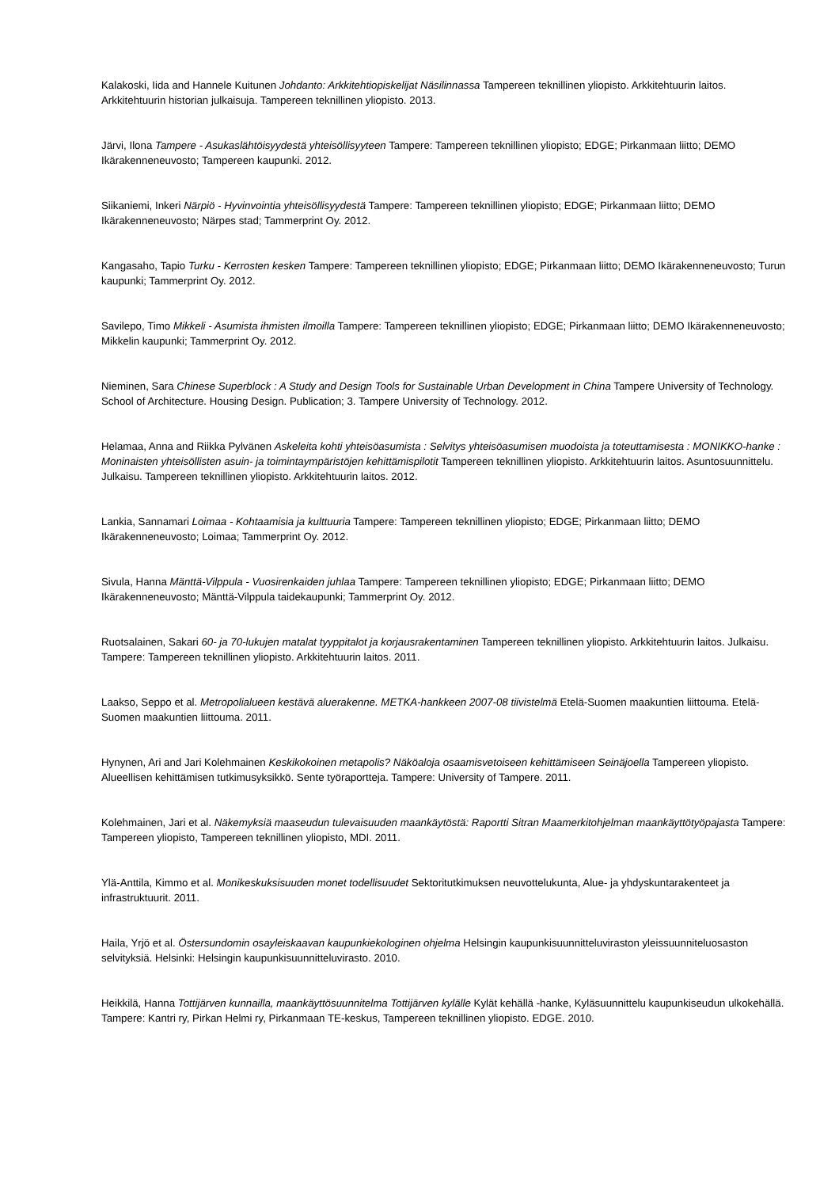Kalakoski, Iida and Hannele Kuitunen Johdanto: Arkkitehtiopiskelijat Näsilinnassa Tampereen teknillinen yliopisto. Arkkitehtuurin laitos. Arkkitehtuurin historian julkaisuja. Tampereen teknillinen yliopisto. 2013.
Järvi, Ilona Tampere - Asukaslähtöisyydestä yhteisöllisyyteen Tampere: Tampereen teknillinen yliopisto; EDGE; Pirkanmaan liitto; DEMO Ikärakenneneuvosto; Tampereen kaupunki. 2012.
Siikaniemi, Inkeri Närpiö - Hyvinvointia yhteisöllisyydestä Tampere: Tampereen teknillinen yliopisto; EDGE; Pirkanmaan liitto; DEMO Ikärakenneneuvosto; Närpes stad; Tammerprint Oy. 2012.
Kangasaho, Tapio Turku - Kerrosten kesken Tampere: Tampereen teknillinen yliopisto; EDGE; Pirkanmaan liitto; DEMO Ikärakenneneuvosto; Turun kaupunki; Tammerprint Oy. 2012.
Savilepo, Timo Mikkeli - Asumista ihmisten ilmoilla Tampere: Tampereen teknillinen yliopisto; EDGE; Pirkanmaan liitto; DEMO Ikärakenneneuvosto; Mikkelin kaupunki; Tammerprint Oy. 2012.
Nieminen, Sara Chinese Superblock : A Study and Design Tools for Sustainable Urban Development in China Tampere University of Technology. School of Architecture. Housing Design. Publication; 3. Tampere University of Technology. 2012.
Helamaa, Anna and Riikka Pylvänen Askeleita kohti yhteisöasumista : Selvitys yhteisöasumisen muodoista ja toteuttamisesta : MONIKKO-hanke : Moninaisten yhteisöllisten asuin- ja toimintaympäristöjen kehittämispilotit Tampereen teknillinen yliopisto. Arkkitehtuurin laitos. Asuntosuunnittelu. Julkaisu. Tampereen teknillinen yliopisto. Arkkitehtuurin laitos. 2012.
Lankia, Sannamari Loimaa - Kohtaamisia ja kulttuuria Tampere: Tampereen teknillinen yliopisto; EDGE; Pirkanmaan liitto; DEMO Ikärakenneneuvosto; Loimaa; Tammerprint Oy. 2012.
Sivula, Hanna Mänttä-Vilppula - Vuosirenkaiden juhlaa Tampere: Tampereen teknillinen yliopisto; EDGE; Pirkanmaan liitto; DEMO Ikärakenneneuvosto; Mänttä-Vilppula taidekaupunki; Tammerprint Oy. 2012.
Ruotsalainen, Sakari 60- ja 70-lukujen matalat tyyppitalot ja korjausrakentaminen Tampereen teknillinen yliopisto. Arkkitehtuurin laitos. Julkaisu. Tampere: Tampereen teknillinen yliopisto. Arkkitehtuurin laitos. 2011.
Laakso, Seppo et al. Metropolialueen kestävä aluerakenne. METKA-hankkeen 2007-08 tiivistelmä Etelä-Suomen maakuntien liittouma. Etelä-Suomen maakuntien liittouma. 2011.
Hynynen, Ari and Jari Kolehmainen Keskikokoinen metapolis? Näköaloja osaamisvetoiseen kehittämiseen Seinäjoella Tampereen yliopisto. Alueellisen kehittämisen tutkimusyksikkö. Sente työraportteja. Tampere: University of Tampere. 2011.
Kolehmainen, Jari et al. Näkemyksiä maaseudun tulevaisuuden maankäytöstä: Raportti Sitran Maamerkitohjelman maankäyttötyöpajasta Tampere: Tampereen yliopisto, Tampereen teknillinen yliopisto, MDI. 2011.
Ylä-Anttila, Kimmo et al. Monikeskuksisuuden monet todellisuudet Sektoritutkimuksen neuvottelukunta, Alue- ja yhdyskuntarakenteet ja infrastruktuurit. 2011.
Haila, Yrjö et al. Östersundomin osayleiskaavan kaupunkiekologinen ohjelma Helsingin kaupunkisuunnitteluviraston yleissuunniteluosaston selvityksiä. Helsinki: Helsingin kaupunkisuunnitteluvirasto. 2010.
Heikkilä, Hanna Tottijärven kunnailla, maankäyttösuunnitelma Tottijärven kylälle Kylät kehällä -hanke, Kyläsuunnittelu kaupunkiseudun ulkokehällä. Tampere: Kantri ry, Pirkan Helmi ry, Pirkanmaan TE-keskus, Tampereen teknillinen yliopisto. EDGE. 2010.